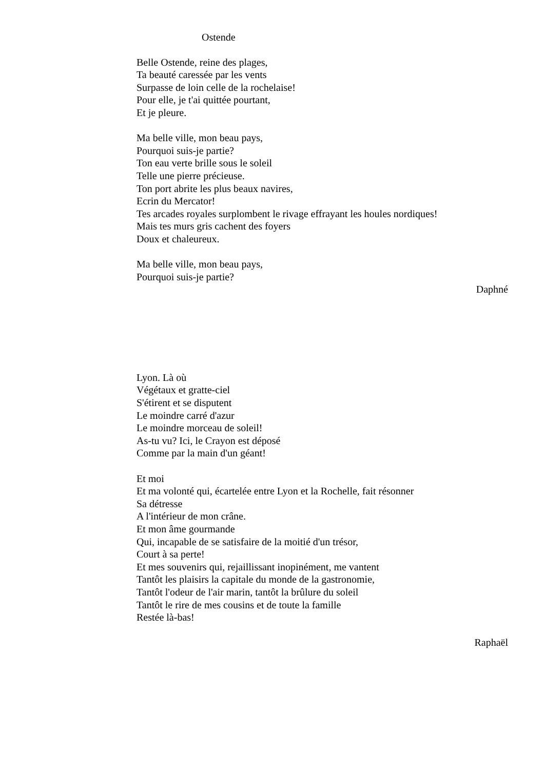Ostende
Belle Ostende, reine des plages,
Ta beauté caressée par les vents
Surpasse de loin celle de la rochelaise!
Pour elle, je t'ai quittée pourtant,
Et je pleure.
Ma belle ville, mon beau pays,
Pourquoi suis-je partie?
Ton eau verte brille sous le soleil
Telle une pierre précieuse.
Ton port abrite les plus beaux navires,
Ecrin du Mercator!
Tes arcades royales surplombent le rivage effrayant les houles nordiques!
Mais tes murs gris cachent des foyers
Doux et chaleureux.
Ma belle ville, mon beau pays,
Pourquoi suis-je partie?
Daphné
Lyon. Là où
Végétaux et gratte-ciel
S'étirent et se disputent
Le moindre carré d'azur
Le moindre morceau de soleil!
As-tu vu? Ici, le Crayon est déposé
Comme par la main d'un géant!
Et moi
Et ma volonté qui, écartelée entre Lyon et la Rochelle, fait résonner
Sa détresse
A l'intérieur de mon crâne.
Et mon âme gourmande
Qui, incapable de se satisfaire de la moitié d'un trésor,
Court à sa perte!
Et mes souvenirs qui, rejaillissant inopinément, me vantent
Tantôt les plaisirs la capitale du monde de la gastronomie,
Tantôt l'odeur de l'air marin, tantôt la brûlure du soleil
Tantôt le rire de mes cousins et de toute la famille
Restée là-bas!
Raphaël